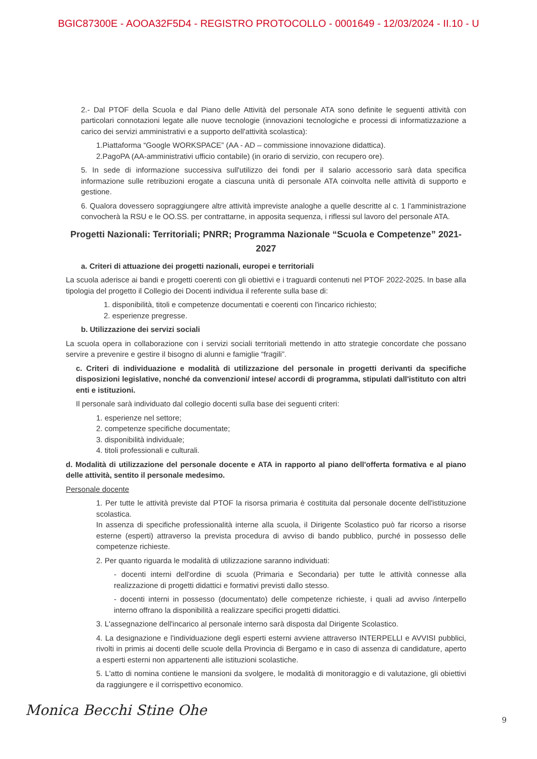BGIC87300E - AOOA32F5D4 - REGISTRO PROTOCOLLO - 0001649 - 12/03/2024 - II.10 - U
2.- Dal PTOF della Scuola e dal Piano delle Attività del personale ATA sono definite le seguenti attività con particolari connotazioni legate alle nuove tecnologie (innovazioni tecnologiche e processi di informatizzazione a carico dei servizi amministrativi e a supporto dell'attività scolastica):
1.Piattaforma “Google WORKSPACE” (AA - AD – commissione innovazione didattica).
2.PagoPA (AA-amministrativi ufficio contabile) (in orario di servizio, con recupero ore).
5. In sede di informazione successiva sull'utilizzo dei fondi per il salario accessorio sarà data specifica informazione sulle retribuzioni erogate a ciascuna unità di personale ATA coinvolta nelle attività di supporto e gestione.
6. Qualora dovessero sopraggiungere altre attività impreviste analoghe a quelle descritte al c. 1 l'amministrazione convocherà la RSU e le OO.SS. per contrattarne, in apposita sequenza, i riflessi sul lavoro del personale ATA.
Progetti Nazionali: Territoriali; PNRR; Programma Nazionale “Scuola e Competenze” 2021-2027
a. Criteri di attuazione dei progetti nazionali, europei e territoriali
La scuola aderisce ai bandi e progetti coerenti con gli obiettivi e i traguardi contenuti nel PTOF 2022-2025. In base alla tipologia del progetto il Collegio dei Docenti individua il referente sulla base di:
1. disponibilità, titoli e competenze documentati e coerenti con l'incarico richiesto;
2. esperienze pregresse.
b. Utilizzazione dei servizi sociali
La scuola opera in collaborazione con i servizi sociali territoriali mettendo in atto strategie concordate che possano servire a prevenire e gestire il bisogno di alunni e famiglie “fragili”.
c. Criteri di individuazione e modalità di utilizzazione del personale in progetti derivanti da specifiche disposizioni legislative, nonché da convenzioni/ intese/ accordi di programma, stipulati dall'istituto con altri enti e istituzioni.
Il personale sarà individuato dal collegio docenti sulla base dei seguenti criteri:
1. esperienze nel settore;
2. competenze specifiche documentate;
3. disponibilità individuale;
4. titoli professionali e culturali.
d. Modalità di utilizzazione del personale docente e ATA in rapporto al piano dell'offerta formativa e al piano delle attività, sentito il personale medesimo.
Personale docente
1. Per tutte le attività previste dal PTOF la risorsa primaria è costituita dal personale docente dell'istituzione scolastica.
In assenza di specifiche professionalità interne alla scuola, il Dirigente Scolastico può far ricorso a risorse esterne (esperti) attraverso la prevista procedura di avviso di bando pubblico, purché in possesso delle competenze richieste.
2. Per quanto riguarda le modalità di utilizzazione saranno individuati:
- docenti interni dell'ordine di scuola (Primaria e Secondaria) per tutte le attività connesse alla realizzazione di progetti didattici e formativi previsti dallo stesso.
- docenti interni in possesso (documentato) delle competenze richieste, i quali ad avviso /interpello interno offrano la disponibilità a realizzare specifici progetti didattici.
3. L'assegnazione dell'incarico al personale interno sarà disposta dal Dirigente Scolastico.
4. La designazione e l'individuazione degli esperti esterni avviene attraverso INTERPELLI e AVVISI pubblici, rivolti in primis ai docenti delle scuole della Provincia di Bergamo e in caso di assenza di candidature, aperto a esperti esterni non appartenenti alle istituzioni scolastiche.
5. L'atto di nomina contiene le mansioni da svolgere, le modalità di monitoraggio e di valutazione, gli obiettivi da raggiungere e il corrispettivo economico.
Monica Becchi Stine Ohe 9